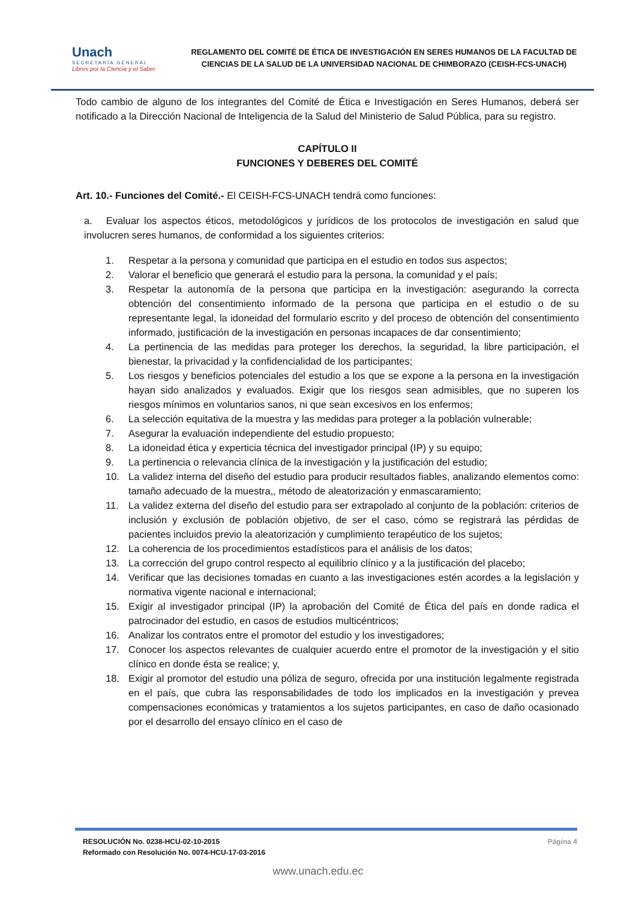Unach
SECRETARÍA GENERAL
Libres por la Ciencia y el Saber
REGLAMENTO DEL COMITÉ DE ÉTICA DE INVESTIGACIÓN EN SERES HUMANOS DE LA FACULTAD DE CIENCIAS DE LA SALUD DE LA UNIVERSIDAD NACIONAL DE CHIMBORAZO (CEISH-FCS-UNACH)
Todo cambio de alguno de los integrantes del Comité de Ética e Investigación en Seres Humanos, deberá ser notificado a la Dirección Nacional de Inteligencia de la Salud del Ministerio de Salud Pública, para su registro.
CAPÍTULO II
FUNCIONES Y DEBERES DEL COMITÉ
Art. 10.- Funciones del Comité.- El CEISH-FCS-UNACH tendrá como funciones:
a. Evaluar los aspectos éticos, metodológicos y jurídicos de los protocolos de investigación en salud que involucren seres humanos, de conformidad a los siguientes criterios:
1. Respetar a la persona y comunidad que participa en el estudio en todos sus aspectos;
2. Valorar el beneficio que generará el estudio para la persona, la comunidad y el país;
3. Respetar la autonomía de la persona que participa en la investigación: asegurando la correcta obtención del consentimiento informado de la persona que participa en el estudio o de su representante legal, la idoneidad del formulario escrito y del proceso de obtención del consentimiento informado, justificación de la investigación en personas incapaces de dar consentimiento;
4. La pertinencia de las medidas para proteger los derechos, la seguridad, la libre participación, el bienestar, la privacidad y la confidencialidad de los participantes;
5. Los riesgos y beneficios potenciales del estudio a los que se expone a la persona en la investigación hayan sido analizados y evaluados. Exigir que los riesgos sean admisibles, que no superen los riesgos mínimos en voluntarios sanos, ni que sean excesivos en los enfermos;
6. La selección equitativa de la muestra y las medidas para proteger a la población vulnerable;
7. Asegurar la evaluación independiente del estudio propuesto;
8. La idoneidad ética y experticia técnica del investigador principal (IP) y su equipo;
9. La pertinencia o relevancia clínica de la investigación y la justificación del estudio;
10. La validez interna del diseño del estudio para producir resultados fiables, analizando elementos como: tamaño adecuado de la muestra,, método de aleatorización y enmascaramiento;
11. La validez externa del diseño del estudio para ser extrapolado al conjunto de la población: criterios de inclusión y exclusión de población objetivo, de ser el caso, cómo se registrará las pérdidas de pacientes incluidos previo la aleatorización y cumplimiento terapéutico de los sujetos;
12. La coherencia de los procedimientos estadísticos para el análisis de los datos;
13. La corrección del grupo control respecto al equilibrio clínico y a la justificación del placebo;
14. Verificar que las decisiones tomadas en cuanto a las investigaciones estén acordes a la legislación y normativa vigente nacional e internacional;
15. Exigir al investigador principal (IP) la aprobación del Comité de Ética del país en donde radica el patrocinador del estudio, en casos de estudios multicéntricos;
16. Analizar los contratos entre el promotor del estudio y los investigadores;
17. Conocer los aspectos relevantes de cualquier acuerdo entre el promotor de la investigación y el sitio clínico en donde ésta se realice; y,
18. Exigir al promotor del estudio una póliza de seguro, ofrecida por una institución legalmente registrada en el país, que cubra las responsabilidades de todo los implicados en la investigación y prevea compensaciones económicas y tratamientos a los sujetos participantes, en caso de daño ocasionado por el desarrollo del ensayo clínico en el caso de
RESOLUCIÓN No. 0238-HCU-02-10-2015
Reformado con Resolución No. 0074-HCU-17-03-2016
Página 4
www.unach.edu.ec